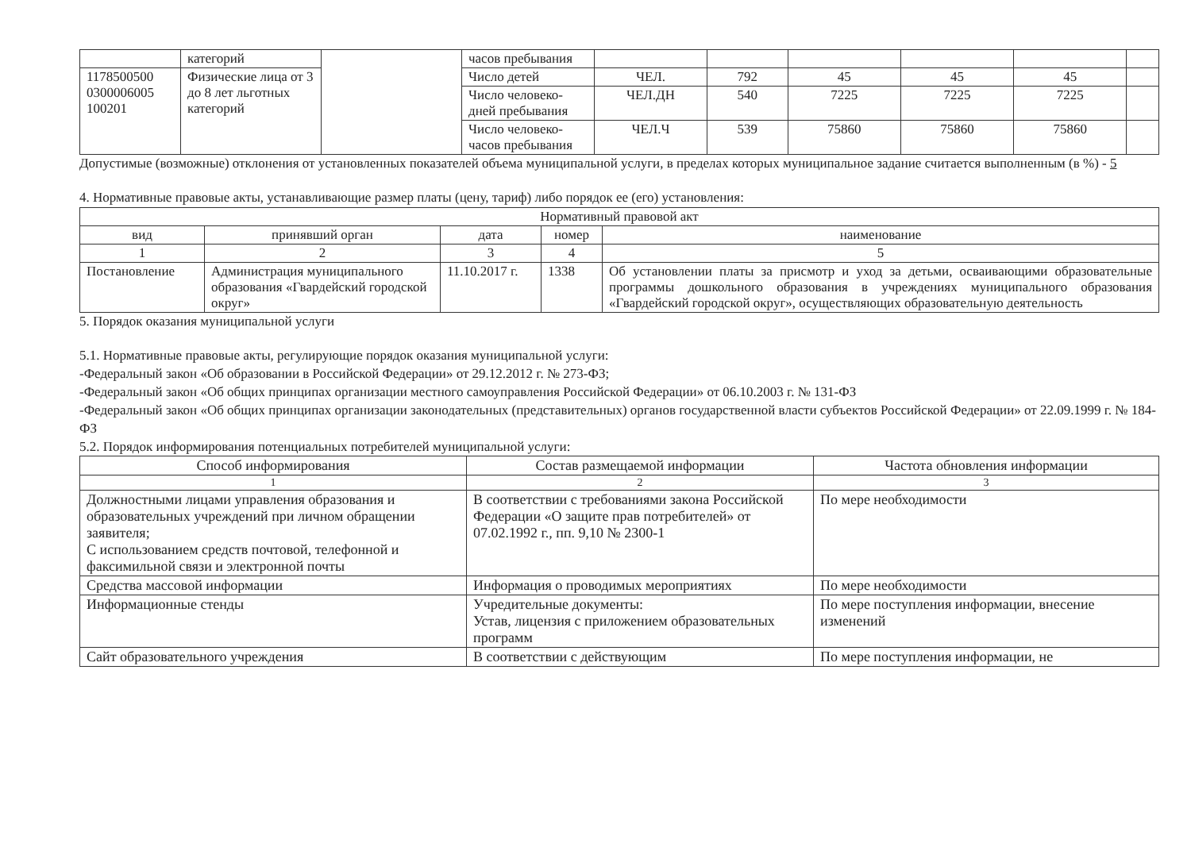| | категорий | | часов пребывания | | | | | | |
| 1178500500 0300006005 100201 | Физические лица от 3 до 8 лет льготных категорий | | Число детей | ЧЕЛ. | 792 | 45 | 45 | 45 | |
| | | | Число человеко-дней пребывания | ЧЕЛ.ДН | 540 | 7225 | 7225 | 7225 | |
| | | | Число человеко-часов пребывания | ЧЕЛ.Ч | 539 | 75860 | 75860 | 75860 | |
Допустимые (возможные) отклонения от установленных показателей объема муниципальной услуги, в пределах которых муниципальное задание считается выполненным (в %) - 5
4. Нормативные правовые акты, устанавливающие размер платы (цену, тариф) либо порядок ее (его) установления:
| Нормативный правовой акт | | | | |
| --- | --- | --- | --- | --- |
| вид | принявший орган | дата | номер | наименование |
| 1 | 2 | 3 | 4 | 5 |
| Постановление | Администрация муниципального образования «Гвардейский городской округ» | 11.10.2017 г. | 1338 | Об установлении платы за присмотр и уход за детьми, осваивающими образовательные программы дошкольного образования в учреждениях муниципального образования «Гвардейский городской округ», осуществляющих образовательную деятельность |
5. Порядок оказания муниципальной услуги
5.1. Нормативные правовые акты, регулирующие порядок оказания муниципальной услуги:
-Федеральный закон «Об образовании в Российской Федерации» от 29.12.2012 г. № 273-ФЗ;
-Федеральный закон «Об общих принципах организации местного самоуправления Российской Федерации» от 06.10.2003 г. № 131-ФЗ
-Федеральный закон «Об общих принципах организации законодательных (представительных) органов государственной власти субъектов Российской Федерации» от 22.09.1999 г. № 184-ФЗ
5.2. Порядок информирования потенциальных потребителей муниципальной услуги:
| Способ информирования | Состав размещаемой информации | Частота обновления информации |
| --- | --- | --- |
| 1 | 2 | 3 |
| Должностными лицами управления образования и образовательных учреждений при личном обращении заявителя; С использованием средств почтовой, телефонной и факсимильной связи и электронной почты | В соответствии с требованиями закона Российской Федерации «О защите прав потребителей» от 07.02.1992 г., пп. 9,10 № 2300-1 | По мере необходимости |
| Средства массовой информации | Информация о проводимых мероприятиях | По мере необходимости |
| Информационные стенды | Учредительные документы: Устав, лицензия с приложением образовательных программ | По мере поступления информации, внесение изменений |
| Сайт образовательного учреждения | В соответствии с действующим | По мере поступления информации, не |